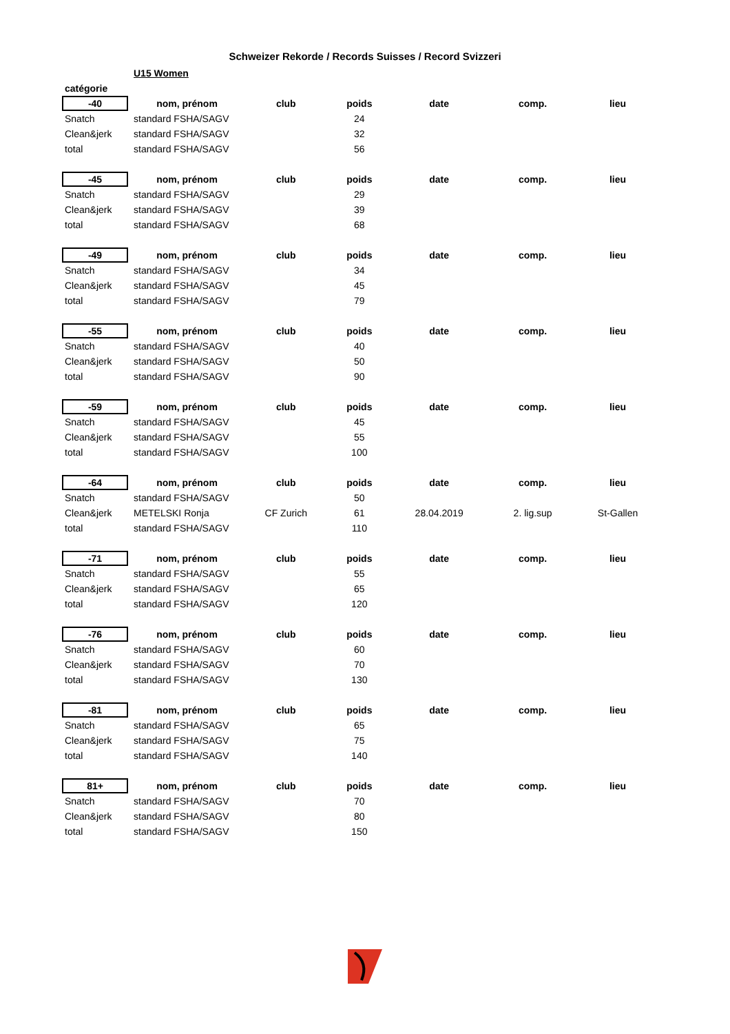Schweizer Rekorde / Records Suisses / Record Svizzeri
| | U15 Women | | | | | |
| catégorie | | | | | | |
| -40 | nom, prénom | club | poids | date | comp. | lieu |
| Snatch | standard FSHA/SAGV | | 24 | | | |
| Clean&jerk | standard FSHA/SAGV | | 32 | | | |
| total | standard FSHA/SAGV | | 56 | | | |
| -45 | nom, prénom | club | poids | date | comp. | lieu |
| Snatch | standard FSHA/SAGV | | 29 | | | |
| Clean&jerk | standard FSHA/SAGV | | 39 | | | |
| total | standard FSHA/SAGV | | 68 | | | |
| -49 | nom, prénom | club | poids | date | comp. | lieu |
| Snatch | standard FSHA/SAGV | | 34 | | | |
| Clean&jerk | standard FSHA/SAGV | | 45 | | | |
| total | standard FSHA/SAGV | | 79 | | | |
| -55 | nom, prénom | club | poids | date | comp. | lieu |
| Snatch | standard FSHA/SAGV | | 40 | | | |
| Clean&jerk | standard FSHA/SAGV | | 50 | | | |
| total | standard FSHA/SAGV | | 90 | | | |
| -59 | nom, prénom | club | poids | date | comp. | lieu |
| Snatch | standard FSHA/SAGV | | 45 | | | |
| Clean&jerk | standard FSHA/SAGV | | 55 | | | |
| total | standard FSHA/SAGV | | 100 | | | |
| -64 | nom, prénom | club | poids | date | comp. | lieu |
| Snatch | standard FSHA/SAGV | | 50 | | | |
| Clean&jerk | METELSKI Ronja | CF Zurich | 61 | 28.04.2019 | 2. lig.sup | St-Gallen |
| total | standard FSHA/SAGV | | 110 | | | |
| -71 | nom, prénom | club | poids | date | comp. | lieu |
| Snatch | standard FSHA/SAGV | | 55 | | | |
| Clean&jerk | standard FSHA/SAGV | | 65 | | | |
| total | standard FSHA/SAGV | | 120 | | | |
| -76 | nom, prénom | club | poids | date | comp. | lieu |
| Snatch | standard FSHA/SAGV | | 60 | | | |
| Clean&jerk | standard FSHA/SAGV | | 70 | | | |
| total | standard FSHA/SAGV | | 130 | | | |
| -81 | nom, prénom | club | poids | date | comp. | lieu |
| Snatch | standard FSHA/SAGV | | 65 | | | |
| Clean&jerk | standard FSHA/SAGV | | 75 | | | |
| total | standard FSHA/SAGV | | 140 | | | |
| 81+ | nom, prénom | club | poids | date | comp. | lieu |
| Snatch | standard FSHA/SAGV | | 70 | | | |
| Clean&jerk | standard FSHA/SAGV | | 80 | | | |
| total | standard FSHA/SAGV | | 150 | | | |